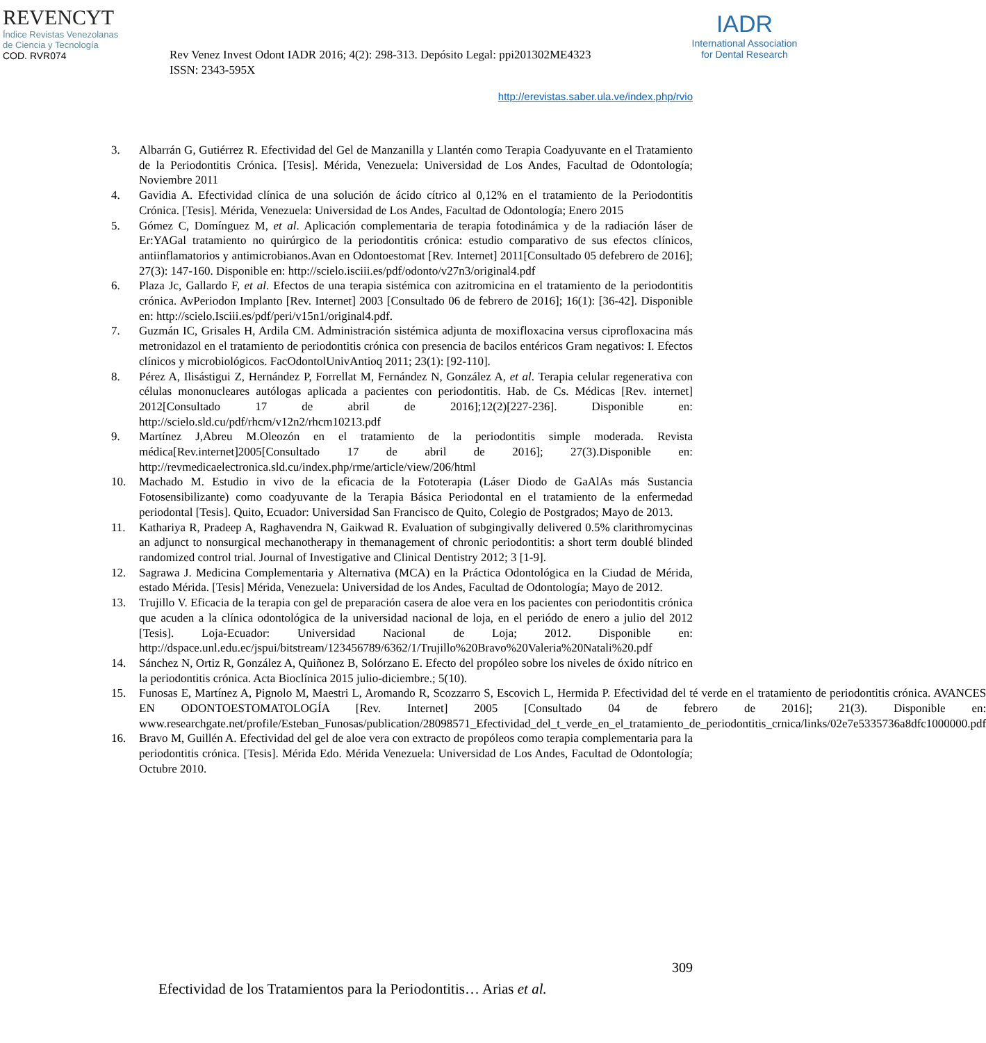REVENCYT
Índice Revistas Venezolanas
de Ciencia y Tecnología
COD. RVR074
Rev Venez Invest Odont IADR 2016; 4(2): 298-313. Depósito Legal: ppi201302ME4323
ISSN: 2343-595X
IADR
International Association
for Dental Research
http://erevistas.saber.ula.ve/index.php/rvio
3. Albarrán G, Gutiérrez R. Efectividad del Gel de Manzanilla y Llantén como Terapia Coadyuvante en el Tratamiento de la Periodontitis Crónica. [Tesis]. Mérida, Venezuela: Universidad de Los Andes, Facultad de Odontología; Noviembre 2011
4. Gavidia A. Efectividad clínica de una solución de ácido cítrico al 0,12% en el tratamiento de la Periodontitis Crónica. [Tesis]. Mérida, Venezuela: Universidad de Los Andes, Facultad de Odontología; Enero 2015
5. Gómez C, Domínguez M, et al. Aplicación complementaria de terapia fotodinámica y de la radiación láser de Er:YAGal tratamiento no quirúrgico de la periodontitis crónica: estudio comparativo de sus efectos clínicos, antiinflamatorios y antimicrobianos.Avan en Odontoestomat [Rev. Internet] 2011[Consultado 05 defebrero de 2016]; 27(3): 147-160. Disponible en: http://scielo.isciii.es/pdf/odonto/v27n3/original4.pdf
6. Plaza Jc, Gallardo F, et al. Efectos de una terapia sistémica con azitromicina en el tratamiento de la periodontitis crónica. AvPeriodon Implanto [Rev. Internet] 2003 [Consultado 06 de febrero de 2016]; 16(1): [36-42]. Disponible en: http://scielo.Isciii.es/pdf/peri/v15n1/original4.pdf.
7. Guzmán IC, Grisales H, Ardila CM. Administración sistémica adjunta de moxifloxacina versus ciprofloxacina más metronidazol en el tratamiento de periodontitis crónica con presencia de bacilos entéricos Gram negativos: I. Efectos clínicos y microbiológicos. FacOdontolUnivAntioq 2011; 23(1): [92-110].
8. Pérez A, Ilisástigui Z, Hernández P, Forrellat M, Fernández N, González A, et al. Terapia celular regenerativa con células mononucleares autólogas aplicada a pacientes con periodontitis. Hab. de Cs. Médicas [Rev. internet] 2012[Consultado 17 de abril de 2016];12(2)[227-236]. Disponible en: http://scielo.sld.cu/pdf/rhcm/v12n2/rhcm10213.pdf
9. Martínez J,Abreu M.Oleozón en el tratamiento de la periodontitis simple moderada. Revista médica[Rev.internet]2005[Consultado 17 de abril de 2016]; 27(3).Disponible en: http://revmedicaelectronica.sld.cu/index.php/rme/article/view/206/html
10. Machado M. Estudio in vivo de la eficacia de la Fototerapia (Láser Diodo de GaAlAs más Sustancia Fotosensibilizante) como coadyuvante de la Terapia Básica Periodontal en el tratamiento de la enfermedad periodontal [Tesis]. Quito, Ecuador: Universidad San Francisco de Quito, Colegio de Postgrados; Mayo de 2013.
11. Kathariya R, Pradeep A, Raghavendra N, Gaikwad R. Evaluation of subgingivally delivered 0.5% clarithromycinas an adjunct to nonsurgical mechanotherapy in themanagement of chronic periodontitis: a short term doublé blinded randomized control trial. Journal of Investigative and Clinical Dentistry 2012; 3 [1-9].
12. Sagrawa J. Medicina Complementaria y Alternativa (MCA) en la Práctica Odontológica en la Ciudad de Mérida, estado Mérida. [Tesis] Mérida, Venezuela: Universidad de los Andes, Facultad de Odontología; Mayo de 2012.
13. Trujillo V. Eficacia de la terapia con gel de preparación casera de aloe vera en los pacientes con periodontitis crónica que acuden a la clínica odontológica de la universidad nacional de loja, en el periódo de enero a julio del 2012 [Tesis]. Loja-Ecuador: Universidad Nacional de Loja; 2012. Disponible en: http://dspace.unl.edu.ec/jspui/bitstream/123456789/6362/1/Trujillo%20Bravo%20Valeria%20Natali%20.pdf
14. Sánchez N, Ortiz R, González A, Quiñonez B, Solórzano E. Efecto del propóleo sobre los niveles de óxido nítrico en la periodontitis crónica. Acta Bioclínica 2015 julio-diciembre.; 5(10).
15. Funosas E, Martínez A, Pignolo M, Maestri L, Aromando R, Scozzarro S, Escovich L, Hermida P. Efectividad del té verde en el tratamiento de periodontitis crónica. AVANCES EN ODONTOESTOMATOLOGÍA [Rev. Internet] 2005 [Consultado 04 de febrero de 2016]; 21(3). Disponible en: www.researchgate.net/profile/Esteban_Funosas/publication/28098571_Efectividad_del_t_verde_en_el_tratamiento_de_periodontitis_crnica/links/02e7e5335736a8dfc1000000.pdf
16. Bravo M, Guillén A. Efectividad del gel de aloe vera con extracto de propóleos como terapia complementaria para la periodontitis crónica. [Tesis]. Mérida Edo. Mérida Venezuela: Universidad de Los Andes, Facultad de Odontología; Octubre 2010.
309
Efectividad de los Tratamientos para la Periodontitis… Arias et al.